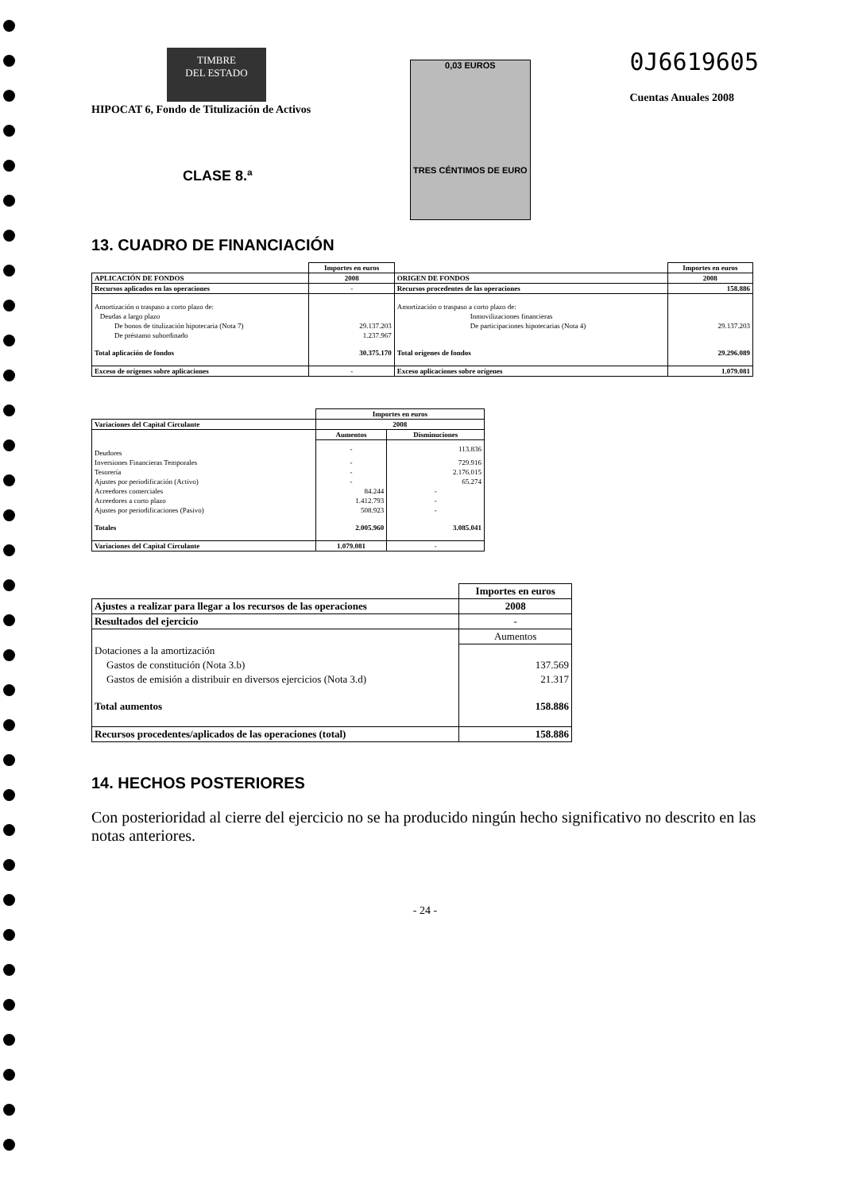TIMBRE
DEL ESTADO
HIPOCAT 6, Fondo de Titulización de Activos
CLASE 8.ª
0,03 EUROS
TRES CÉNTIMOS DE EURO
0J6619605
Cuentas Anuales 2008
13. CUADRO DE FINANCIACIÓN
| | Importes en euros | | Importes en euros |
| --- | --- | --- | --- |
| APLICACIÓN DE FONDOS | 2008 | ORIGEN DE FONDOS | 2008 |
| Recursos aplicados en las operaciones | - | Recursos procedentes de las operaciones | 158.886 |
| Amortización o traspaso a corto plazo de: | | Amortización o traspaso a corto plazo de: | |
| Deudas a largo plazo | | Inmovilizaciones financieras | |
| De bonos de titulización hipotecaria (Nota 7) | 29.137.203 | De participaciones hipotecarias (Nota 4) | 29.137.203 |
| De préstamo subordinado | 1.237.967 | | |
| Total aplicación de fondos | 30.375.170 | Total orígenes de fondos | 29.296.089 |
| Exceso de orígenes sobre aplicaciones | - | Exceso aplicaciones sobre orígenes | 1.079.081 |
| | Importes en euros | |
| --- | --- | --- |
| Variaciones del Capital Circulante | 2008 | |
| | Aumentos | Disminuciones |
| Deudores | - | 113.836 |
| Inversiones Financieras Temporales | - | 729.916 |
| Tesorería | - | 2.176.015 |
| Ajustes por periodificación (Activo) | - | 65.274 |
| Acreedores comerciales | 84.244 | - |
| Acreedores a corto plazo | 1.412.793 | - |
| Ajustes por periodificaciones (Pasivo) | 508.923 | - |
| Totales | 2.005.960 | 3.085.041 |
| Variaciones del Capital Circulante | 1.079.081 | - |
| | Importes en euros |
| --- | --- |
| Ajustes a realizar para llegar a los recursos de las operaciones | 2008 |
| Resultados del ejercicio | - |
| | Aumentos |
| Dotaciones a la amortización | |
| Gastos de constitución (Nota 3.b) | 137.569 |
| Gastos de emisión a distribuir en diversos ejercicios (Nota 3.d) | 21.317 |
| Total aumentos | 158.886 |
| Recursos procedentes/aplicados de las operaciones (total) | 158.886 |
14. HECHOS POSTERIORES
Con posterioridad al cierre del ejercicio no se ha producido ningún hecho significativo no descrito en las notas anteriores.
- 24 -